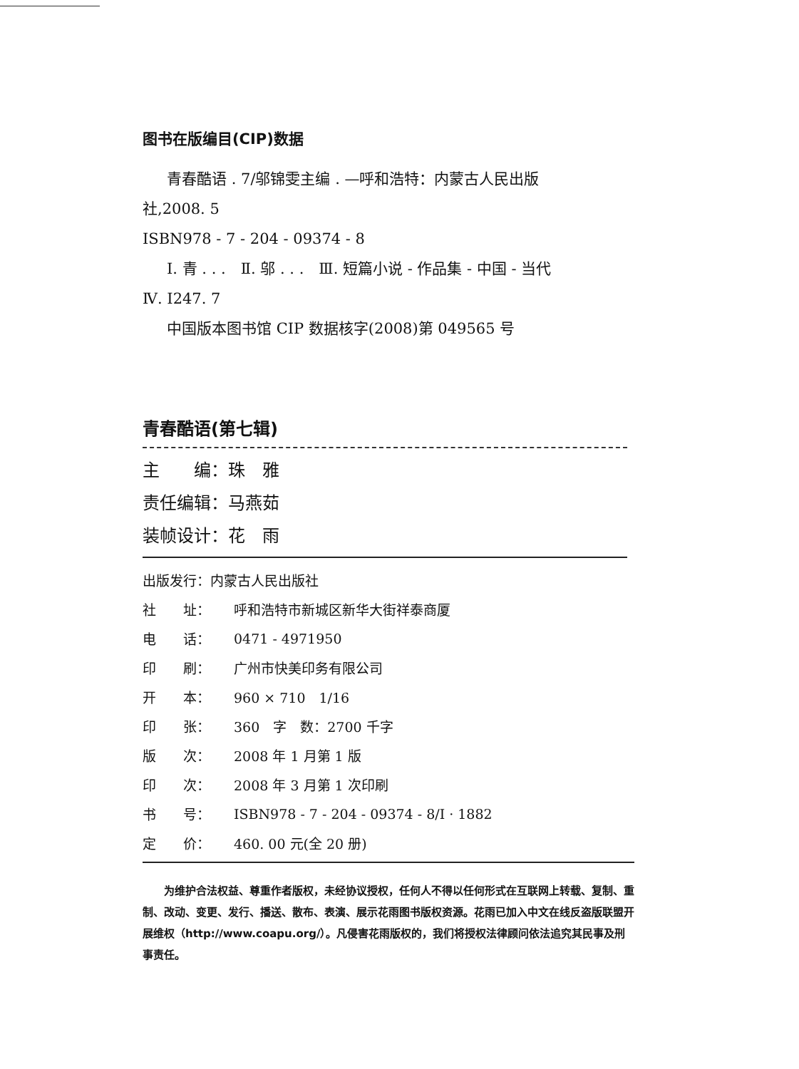图书在版编目(CIP)数据
青春酷语 . 7/邬锦雯主编 . —呼和浩特：内蒙古人民出版
社,2008. 5
ISBN978 - 7 - 204 - 09374 - 8
Ⅰ. 青 . . .　Ⅱ. 邬 . . .　Ⅲ. 短篇小说 - 作品集 - 中国 - 当代
Ⅳ. I247. 7
中国版本图书馆 CIP 数据核字(2008)第 049565 号
青春酷语(第七辑)
主　　编：珠　雅
责任编辑：马燕茹
装帧设计：花　雨
| 出版发行：内蒙古人民出版社 | |
| 社 址： | 呼和浩特市新城区新华大街祥泰商厦 |
| 电 话： | 0471 - 4971950 |
| 印 刷： | 广州市快美印务有限公司 |
| 开 本： | 960 × 710 1/16 |
| 印 张： | 360 字 数：2700 千字 |
| 版 次： | 2008 年 1 月第 1 版 |
| 印 次： | 2008 年 3 月第 1 次印刷 |
| 书 号： | ISBN978 - 7 - 204 - 09374 - 8/I · 1882 |
| 定 价： | 460. 00 元(全 20 册) |
　　为维护合法权益、尊重作者版权，未经协议授权，任何人不得以任何形式在互联网上转载、复制、重制、改动、变更、发行、播送、散布、表演、展示花雨图书版权资源。花雨已加入中文在线反盗版联盟开展维权（http://www.coapu.org/）。凡侵害花雨版权的，我们将授权法律顾问依法追究其民事及刑事责任。